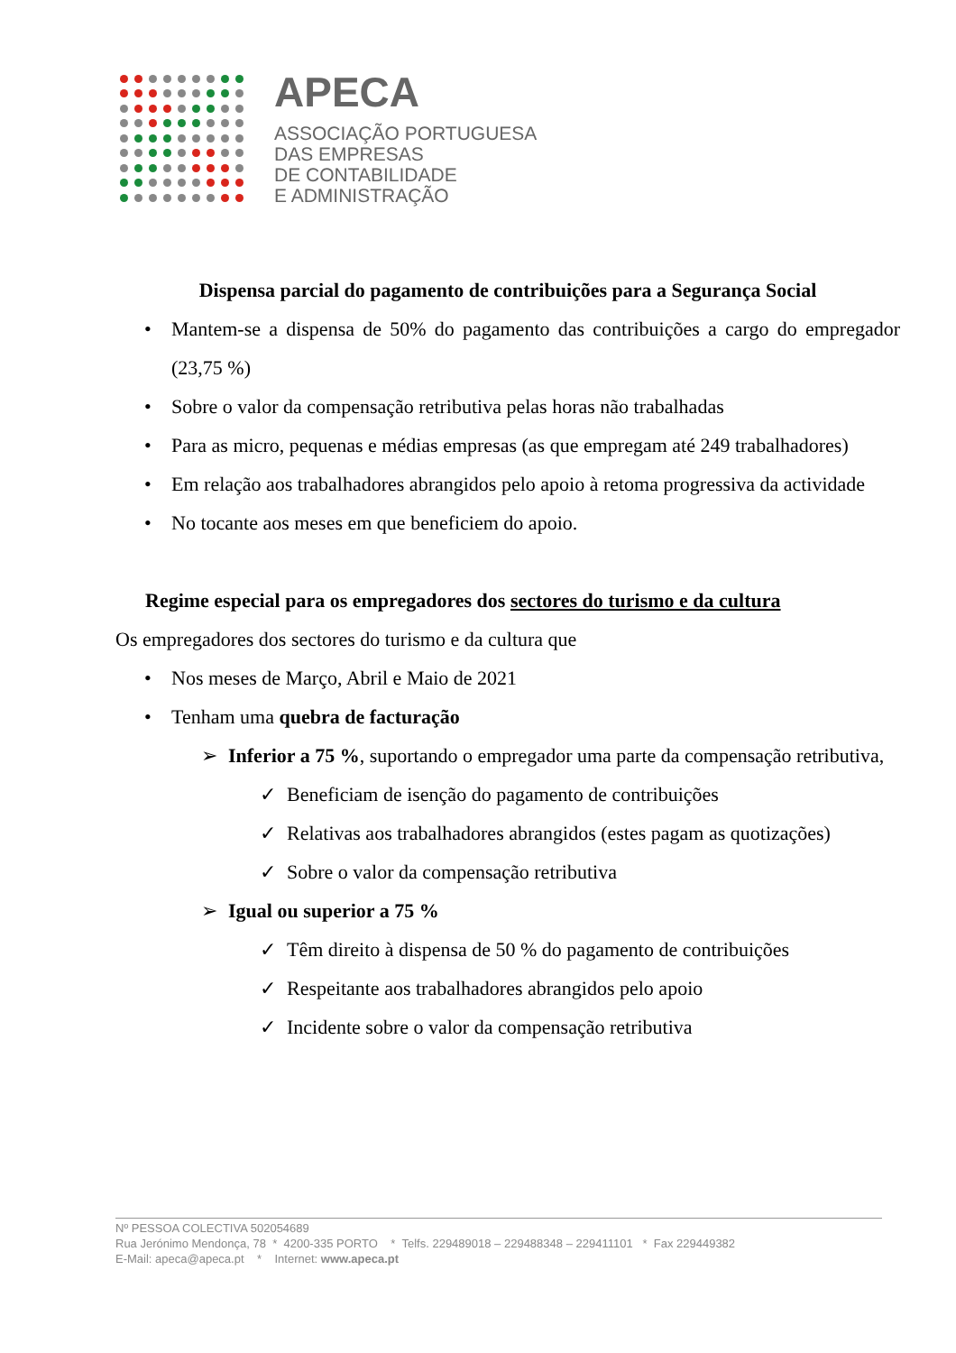APECA
ASSOCIAÇÃO PORTUGUESA
DAS EMPRESAS
DE CONTABILIDADE
E ADMINISTRAÇÃO
Dispensa parcial do pagamento de contribuições para a Segurança Social
• Mantem-se a dispensa de 50% do pagamento das contribuições a cargo do empregador (23,75 %)
• Sobre o valor da compensação retributiva pelas horas não trabalhadas
• Para as micro, pequenas e médias empresas (as que empregam até 249 trabalhadores)
• Em relação aos trabalhadores abrangidos pelo apoio à retoma progressiva da actividade
• No tocante aos meses em que beneficiem do apoio.
Regime especial para os empregadores dos sectores do turismo e da cultura
Os empregadores dos sectores do turismo e da cultura que
• Nos meses de Março, Abril e Maio de 2021
• Tenham uma quebra de facturação
➢ Inferior a 75 %, suportando o empregador uma parte da compensação retributiva,
✓ Beneficiam de isenção do pagamento de contribuições
✓ Relativas aos trabalhadores abrangidos (estes pagam as quotizações)
✓ Sobre o valor da compensação retributiva
➢ Igual ou superior a 75 %
✓ Têm direito à dispensa de 50 % do pagamento de contribuições
✓ Respeitante aos trabalhadores abrangidos pelo apoio
✓ Incidente sobre o valor da compensação retributiva
Nº PESSOA COLECTIVA 502054689
Rua Jerónimo Mendonça, 78 * 4200-335 PORTO * Telfs. 229489018 – 229488348 – 229411101 * Fax 229449382
E-Mail: apeca@apeca.pt * Internet: www.apeca.pt